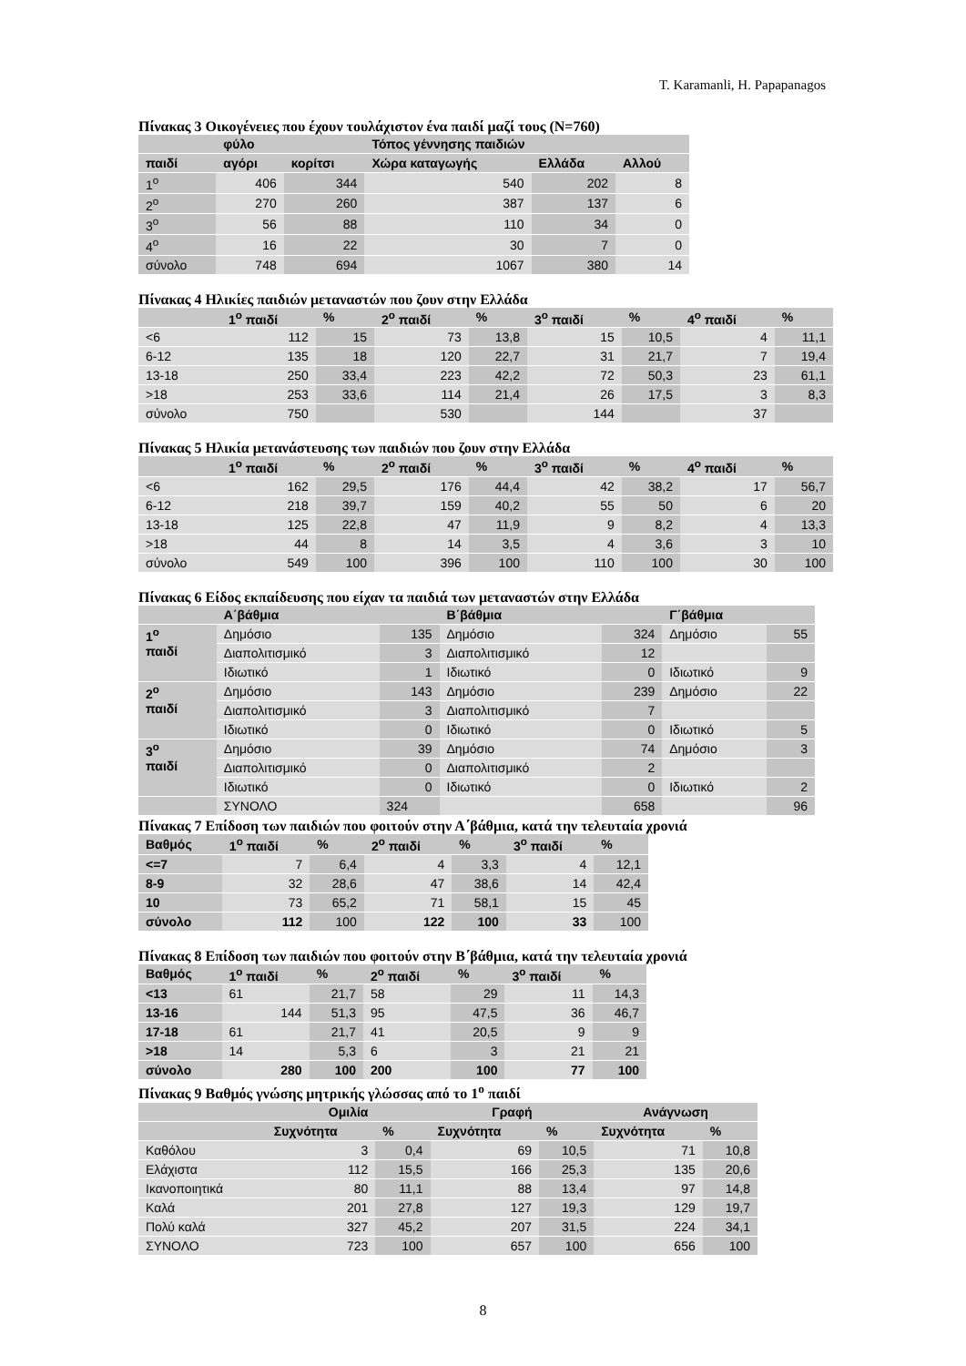T. Karamanli, H. Papapanagos
Πίνακας 3 Οικογένειες που έχουν τουλάχιστον ένα παιδί μαζί τους (N=760)
| | φύλο | | Τόπος γέννησης παιδιών | | |
| --- | --- | --- | --- | --- | --- |
| παιδί | αγόρι | κορίτσι | Χώρα καταγωγής | Ελλάδα | Αλλού |
| 1<sup>ο</sup> | 406 | 344 | 540 | 202 | 8 |
| 2<sup>ο</sup> | 270 | 260 | 387 | 137 | 6 |
| 3<sup>ο</sup> | 56 | 88 | 110 | 34 | 0 |
| 4<sup>ο</sup> | 16 | 22 | 30 | 7 | 0 |
| σύνολο | 748 | 694 | 1067 | 380 | 14 |
Πίνακας 4 Ηλικίες παιδιών μεταναστών που ζουν στην Ελλάδα
| | 1<sup>ο</sup> παιδί | % | 2<sup>ο</sup> παιδί | % | 3<sup>ο</sup> παιδί | % | 4<sup>ο</sup> παιδί | % |
| --- | --- | --- | --- | --- | --- | --- | --- | --- |
| <6 | 112 | 15 | 73 | 13,8 | 15 | 10,5 | 4 | 11,1 |
| 6-12 | 135 | 18 | 120 | 22,7 | 31 | 21,7 | 7 | 19,4 |
| 13-18 | 250 | 33,4 | 223 | 42,2 | 72 | 50,3 | 23 | 61,1 |
| >18 | 253 | 33,6 | 114 | 21,4 | 26 | 17,5 | 3 | 8,3 |
| σύνολο | 750 | | 530 | | 144 | | 37 | |
Πίνακας 5 Ηλικία μετανάστευσης των παιδιών που ζουν στην Ελλάδα
| | 1<sup>ο</sup> παιδί | % | 2<sup>ο</sup> παιδί | % | 3<sup>ο</sup> παιδί | % | 4<sup>ο</sup> παιδί | % |
| --- | --- | --- | --- | --- | --- | --- | --- | --- |
| <6 | 162 | 29,5 | 176 | 44,4 | 42 | 38,2 | 17 | 56,7 |
| 6-12 | 218 | 39,7 | 159 | 40,2 | 55 | 50 | 6 | 20 |
| 13-18 | 125 | 22,8 | 47 | 11,9 | 9 | 8,2 | 4 | 13,3 |
| >18 | 44 | 8 | 14 | 3,5 | 4 | 3,6 | 3 | 10 |
| σύνολο | 549 | 100 | 396 | 100 | 110 | 100 | 30 | 100 |
Πίνακας 6 Είδος εκπαίδευσης που είχαν τα παιδιά των μεταναστών στην Ελλάδα
| | Α΄βάθμια | | Β΄βάθμια | | Γ΄βάθμια | |
| --- | --- | --- | --- | --- | --- | --- |
| 1<sup>ο</sup> παιδί | Δημόσιο | 135 | Δημόσιο | 324 | Δημόσιο | 55 |
| | Διαπολιτισμικό | 3 | Διαπολιτισμικό | 12 | | |
| | Ιδιωτικό | 1 | Ιδιωτικό | 0 | Ιδιωτικό | 9 |
| 2<sup>ο</sup> παιδί | Δημόσιο | 143 | Δημόσιο | 239 | Δημόσιο | 22 |
| | Διαπολιτισμικό | 3 | Διαπολιτισμικό | 7 | | |
| | Ιδιωτικό | 0 | Ιδιωτικό | 0 | Ιδιωτικό | 5 |
| 3<sup>ο</sup> παιδί | Δημόσιο | 39 | Δημόσιο | 74 | Δημόσιο | 3 |
| | Διαπολιτισμικό | 0 | Διαπολιτισμικό | 2 | | |
| | Ιδιωτικό | 0 | Ιδιωτικό | 0 | Ιδιωτικό | 2 |
| | ΣΥΝΟΛΟ | 324 | | 658 | | 96 |
Πίνακας 7 Επίδοση των παιδιών που φοιτούν στην Α΄βάθμια, κατά την τελευταία χρονιά
| Βαθμός | 1<sup>ο</sup> παιδί | % | 2<sup>ο</sup> παιδί | % | 3<sup>ο</sup> παιδί | % |
| --- | --- | --- | --- | --- | --- | --- |
| <=7 | 7 | 6,4 | 4 | 3,3 | 4 | 12,1 |
| 8-9 | 32 | 28,6 | 47 | 38,6 | 14 | 42,4 |
| 10 | 73 | 65,2 | 71 | 58,1 | 15 | 45 |
| σύνολο | 112 | 100 | 122 | 100 | 33 | 100 |
Πίνακας 8 Επίδοση των παιδιών που φοιτούν στην Β΄βάθμια, κατά την τελευταία χρονιά
| Βαθμός | 1<sup>ο</sup> παιδί | % | 2<sup>ο</sup> παιδί | % | 3<sup>ο</sup> παιδί | % |
| --- | --- | --- | --- | --- | --- | --- |
| <13 | 61 | 21,7 | 58 | 29 | 11 | 14,3 |
| 13-16 | 144 | 51,3 | 95 | 47,5 | 36 | 46,7 |
| 17-18 | 61 | 21,7 | 41 | 20,5 | 9 | 9 |
| >18 | 14 | 5,3 | 6 | 3 | 21 | 21 |
| σύνολο | 280 | 100 | 200 | 100 | 77 | 100 |
Πίνακας 9 Βαθμός γνώσης μητρικής γλώσσας από το 1<sup>ο</sup> παιδί
| | Ομιλία | | Γραφή | | Ανάγνωση | |
| --- | --- | --- | --- | --- | --- | --- |
| | Συχνότητα | % | Συχνότητα | % | Συχνότητα | % |
| Καθόλου | 3 | 0,4 | 69 | 10,5 | 71 | 10,8 |
| Ελάχιστα | 112 | 15,5 | 166 | 25,3 | 135 | 20,6 |
| Ικανοποιητικά | 80 | 11,1 | 88 | 13,4 | 97 | 14,8 |
| Καλά | 201 | 27,8 | 127 | 19,3 | 129 | 19,7 |
| Πολύ καλά | 327 | 45,2 | 207 | 31,5 | 224 | 34,1 |
| ΣΥΝΟΛΟ | 723 | 100 | 657 | 100 | 656 | 100 |
8